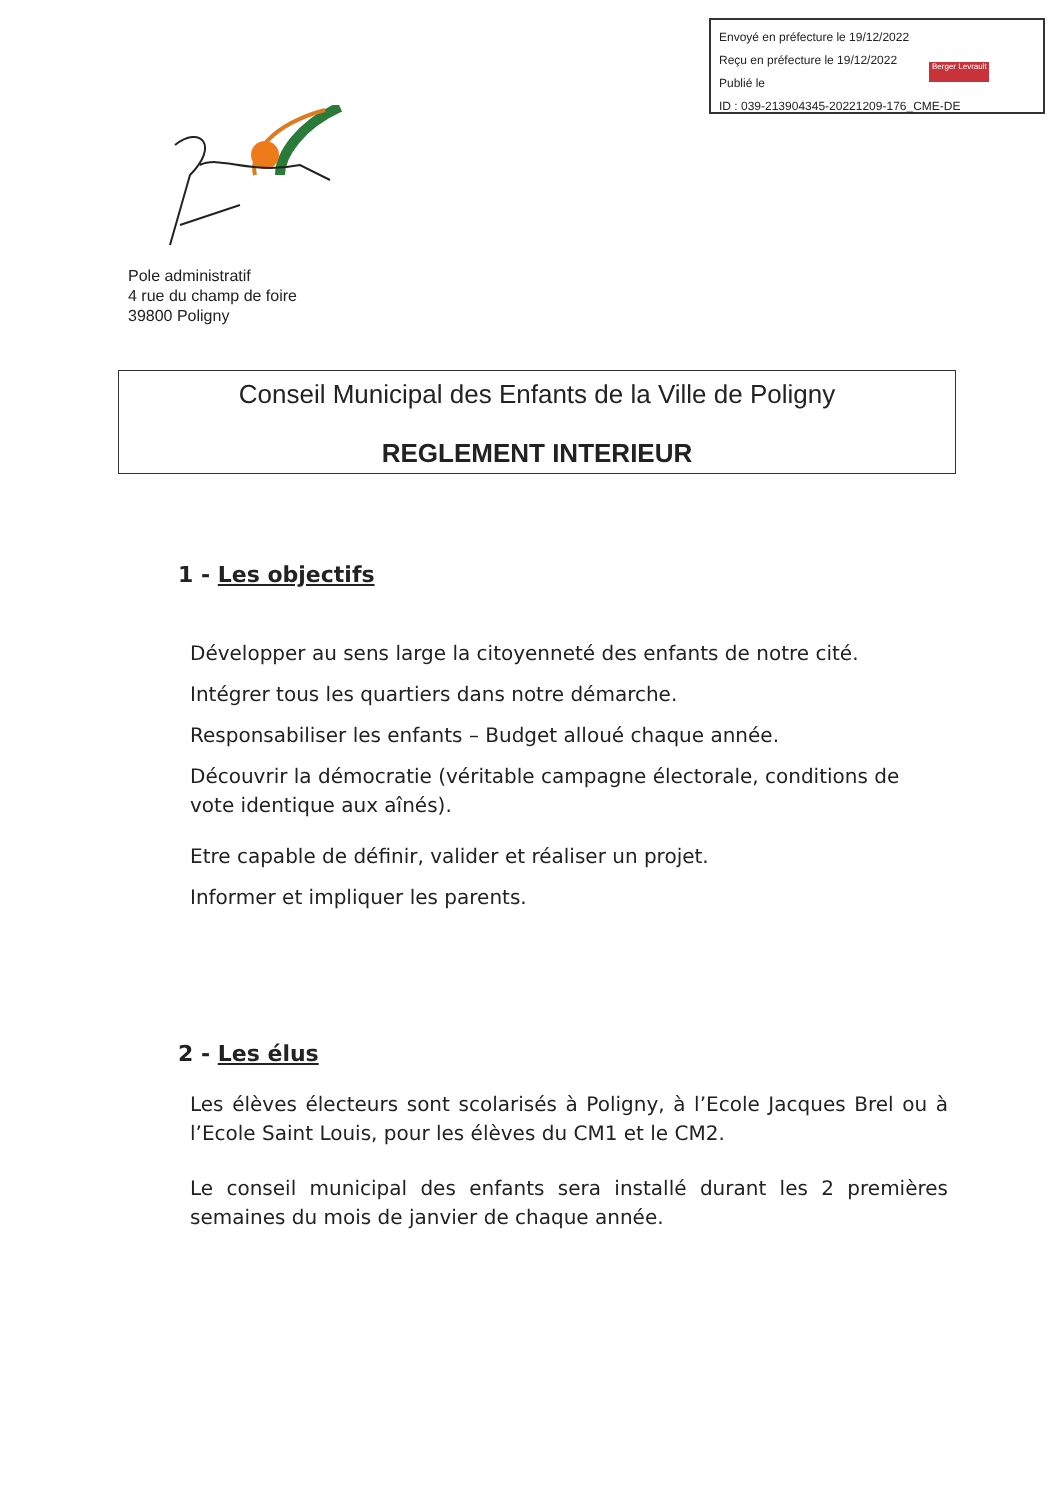Envoyé en préfecture le 19/12/2022
Reçu en préfecture le 19/12/2022
Publié le
ID : 039-213904345-20221209-176_CME-DE
Berger Levrault
Pole administratif
4 rue du champ de foire
39800 Poligny
Conseil Municipal des Enfants de la Ville de Poligny
REGLEMENT INTERIEUR
1 - Les objectifs
Développer au sens large la citoyenneté des enfants de notre cité.
Intégrer tous les quartiers dans notre démarche.
Responsabiliser les enfants – Budget alloué chaque année.
Découvrir la démocratie (véritable campagne électorale, conditions de vote identique aux aînés).
Etre capable de définir, valider et réaliser un projet.
Informer et impliquer les parents.
2 - Les élus
Les élèves électeurs sont scolarisés à Poligny, à l’Ecole Jacques Brel ou à l’Ecole Saint Louis, pour les élèves du CM1 et le CM2.
Le conseil municipal des enfants sera installé durant les 2 premières semaines du mois de janvier de chaque année.